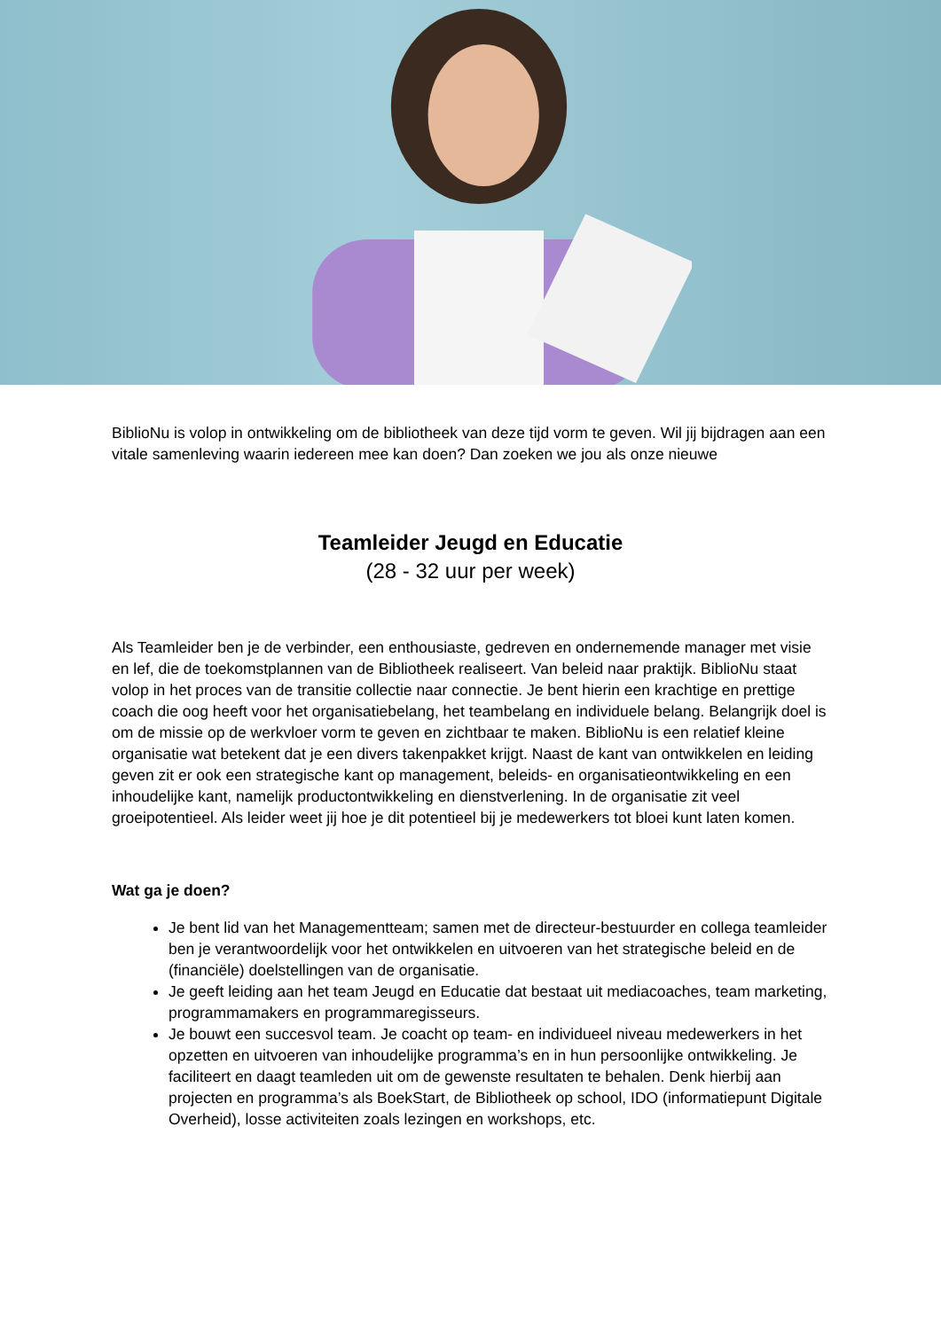BiblioNu is volop in ontwikkeling om de bibliotheek van deze tijd vorm te geven. Wil jij bijdragen aan een vitale samenleving waarin iedereen mee kan doen? Dan zoeken we jou als onze nieuwe
Teamleider Jeugd en Educatie
(28 - 32 uur per week)
Als Teamleider ben je de verbinder, een enthousiaste, gedreven en ondernemende manager met visie en lef, die de toekomstplannen van de Bibliotheek realiseert. Van beleid naar praktijk. BiblioNu staat volop in het proces van de transitie collectie naar connectie. Je bent hierin een krachtige en prettige coach die oog heeft voor het organisatiebelang, het teambelang en individuele belang. Belangrijk doel is om de missie op de werkvloer vorm te geven en zichtbaar te maken. BiblioNu is een relatief kleine organisatie wat betekent dat je een divers takenpakket krijgt. Naast de kant van ontwikkelen en leiding geven zit er ook een strategische kant op management, beleids- en organisatieontwikkeling en een inhoudelijke kant, namelijk productontwikkeling en dienstverlening. In de organisatie zit veel groeipotentieel. Als leider weet jij hoe je dit potentieel bij je medewerkers tot bloei kunt laten komen.
Wat ga je doen?
Je bent lid van het Managementteam; samen met de directeur-bestuurder en collega teamleider ben je verantwoordelijk voor het ontwikkelen en uitvoeren van het strategische beleid en de (financiële) doelstellingen van de organisatie.
Je geeft leiding aan het team Jeugd en Educatie dat bestaat uit mediacoaches, team marketing, programmamakers en programmaregisseurs.
Je bouwt een succesvol team. Je coacht op team- en individueel niveau medewerkers in het opzetten en uitvoeren van inhoudelijke programma’s en in hun persoonlijke ontwikkeling. Je faciliteert en daagt teamleden uit om de gewenste resultaten te behalen. Denk hierbij aan projecten en programma’s als BoekStart, de Bibliotheek op school, IDO (informatiepunt Digitale Overheid), losse activiteiten zoals lezingen en workshops, etc.